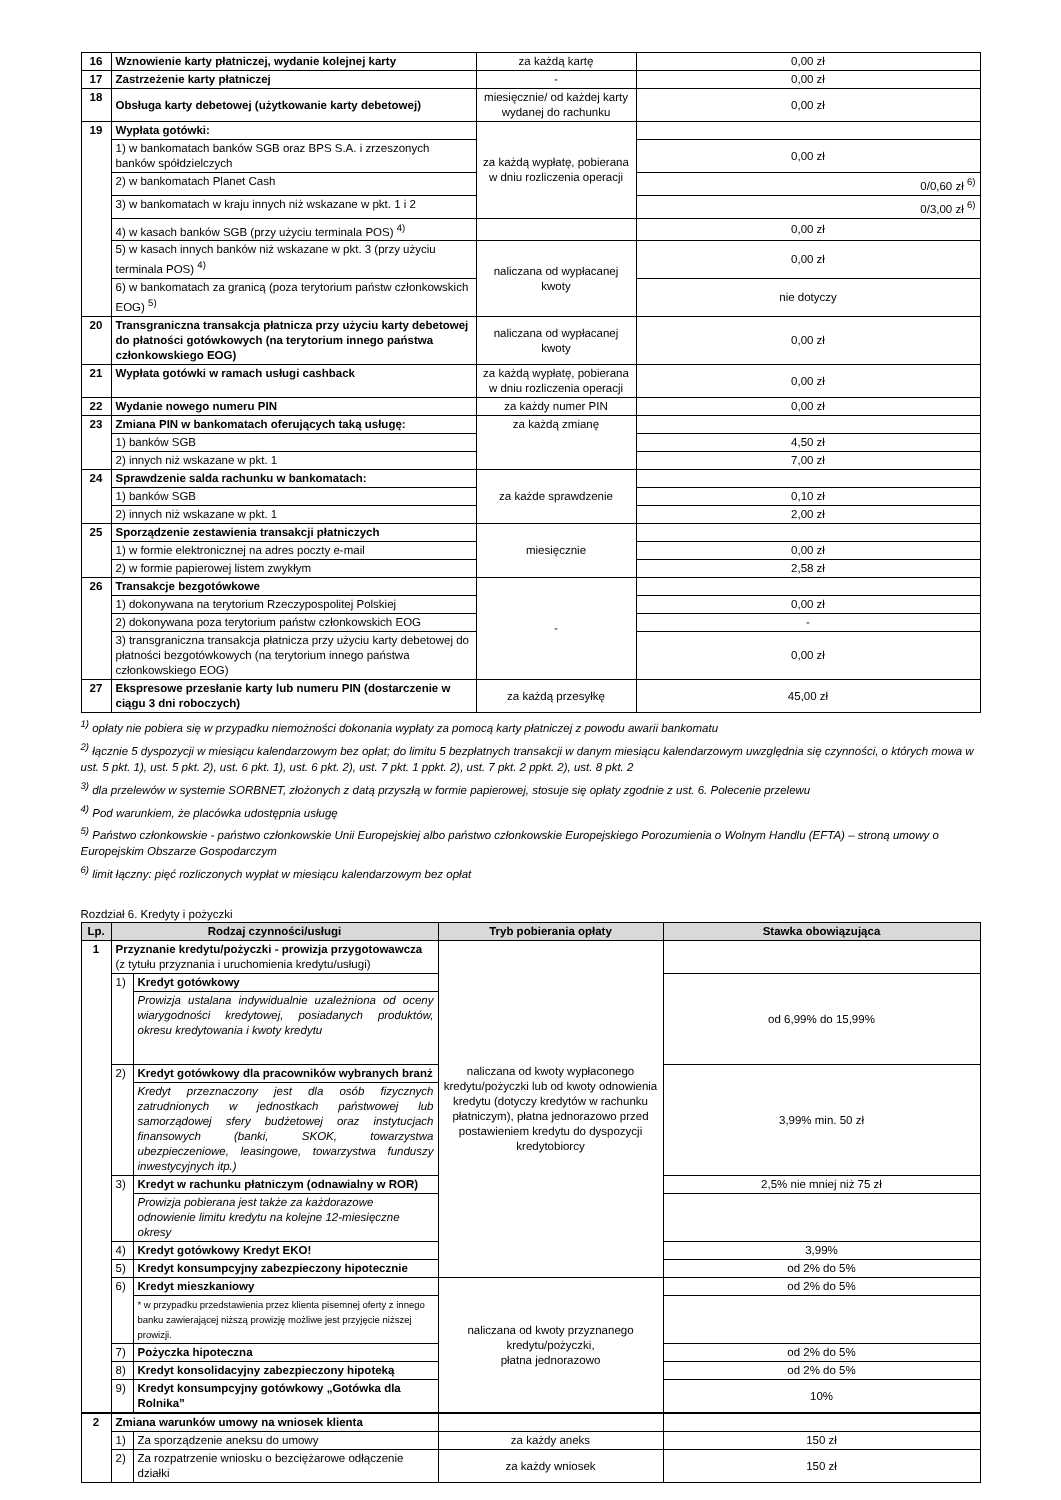| 16 | Wznowienie karty płatniczej, wydanie kolejnej karty | za każdą kartę | 0,00 zł |
| 17 | Zastrzeżenie karty płatniczej | - | 0,00 zł |
| 18 | Obsługa karty debetowej (użytkowanie karty debetowej) | miesięcznie/ od każdej karty wydanej do rachunku | 0,00 zł |
| 19 | Wypłata gotówki: | za każdą wypłatę, pobierana w dniu rozliczenia operacji | |
| | 1) w bankomatach banków SGB oraz BPS S.A. i zrzeszonych banków spółdzielczych | | 0,00 zł |
| | 2) w bankomatach Planet Cash | | 0/0,60 zł <sup>6)</sup> |
| | 3) w bankomatach w kraju innych niż wskazane w pkt. 1 i 2 | | 0/3,00 zł <sup>6)</sup> |
| | 4) w kasach banków SGB (przy użyciu terminala POS) <sup>4)</sup> | | 0,00 zł |
| | 5) w kasach innych banków niż wskazane w pkt. 3 (przy użyciu terminala POS) <sup>4)</sup> | naliczana od wypłacanej kwoty | 0,00 zł |
| | 6) w bankomatach za granicą (poza terytorium państw członkowskich EOG) <sup>5)</sup> | | nie dotyczy |
| 20 | Transgraniczna transakcja płatnicza przy użyciu karty debetowej do płatności gotówkowych (na terytorium innego państwa członkowskiego EOG) | naliczana od wypłacanej kwoty | 0,00 zł |
| 21 | Wypłata gotówki w ramach usługi cashback | za każdą wypłatę, pobierana w dniu rozliczenia operacji | 0,00 zł |
| 22 | Wydanie nowego numeru PIN | za każdy numer PIN | 0,00 zł |
| 23 | Zmiana PIN w bankomatach oferujących taką usługę: | za każdą zmianę | |
| | 1) banków SGB | | 4,50 zł |
| | 2) innych niż wskazane w pkt. 1 | | 7,00 zł |
| 24 | Sprawdzenie salda rachunku w bankomatach: | za każde sprawdzenie | |
| | 1) banków SGB | | 0,10 zł |
| | 2) innych niż wskazane w pkt. 1 | | 2,00 zł |
| 25 | Sporządzenie zestawienia transakcji płatniczych | miesięcznie | |
| | 1) w formie elektronicznej na adres poczty e-mail | | 0,00 zł |
| | 2) w formie papierowej listem zwykłym | | 2,58 zł |
| 26 | Transakcje bezgotówkowe | - | |
| | 1) dokonywana na terytorium Rzeczypospolitej Polskiej | | 0,00 zł |
| | 2) dokonywana poza terytorium państw członkowskich EOG | | - |
| | 3) transgraniczna transakcja płatnicza przy użyciu karty debetowej do płatności bezgotówkowych (na terytorium innego państwa członkowskiego EOG) | | 0,00 zł |
| 27 | Ekspresowe przesłanie karty lub numeru PIN (dostarczenie w ciągu 3 dni roboczych) | za każdą przesyłkę | 45,00 zł |
<sup>1)</sup> opłaty nie pobiera się w przypadku niemożności dokonania wypłaty za pomocą karty płatniczej z powodu awarii bankomatu
<sup>2)</sup> łącznie 5 dyspozycji w miesiącu kalendarzowym bez opłat; do limitu 5 bezpłatnych transakcji w danym miesiącu kalendarzowym uwzględnia się czynności, o których mowa w ust. 5 pkt. 1), ust. 5 pkt. 2), ust. 6 pkt. 1), ust. 6 pkt. 2), ust. 7 pkt. 1 ppkt. 2), ust. 7 pkt. 2 ppkt. 2), ust. 8 pkt. 2
<sup>3)</sup> dla przelewów w systemie SORBNET, złożonych z datą przyszłą w formie papierowej, stosuje się opłaty zgodnie z ust. 6. Polecenie przelewu
<sup>4)</sup> Pod warunkiem, że placówka udostępnia usługę
<sup>5)</sup> Państwo członkowskie - państwo członkowskie Unii Europejskiej albo państwo członkowskie Europejskiego Porozumienia o Wolnym Handlu (EFTA) – stroną umowy o Europejskim Obszarze Gospodarczym
<sup>6)</sup> limit łączny: pięć rozliczonych wypłat w miesiącu kalendarzowym bez opłat
Rozdział 6. Kredyty i pożyczki
| Lp. | Rodzaj czynności/usługi | | Tryb pobierania opłaty | Stawka obowiązująca |
| --- | --- | --- | --- | --- |
| 1 | Przyznanie kredytu/pożyczki - prowizja przygotowawcza (z tytułu przyznania i uruchomienia kredytu/usługi) | | naliczana od kwoty wypłaconego kredytu/pożyczki lub od kwoty odnowienia kredytu (dotyczy kredytów w rachunku płatniczym), płatna jednorazowo przed postawieniem kredytu do dyspozycji kredytobiorcy | |
| | 1) | Kredyt gotówkowy | | od 6,99% do 15,99% |
| | | Prowizja ustalana indywidualnie uzależniona od oceny wiarygodności kredytowej, posiadanych produktów, okresu kredytowania i kwoty kredytu | | |
| | 2) | Kredyt gotówkowy dla pracowników wybranych branż | | 3,99% min. 50 zł |
| | | Kredyt przeznaczony jest dla osób fizycznych zatrudnionych w jednostkach państwowej lub samorządowej sfery budżetowej oraz instytucjach finansowych (banki, SKOK, towarzystwa ubezpieczeniowe, leasingowe, towarzystwa funduszy inwestycyjnych itp.) | | |
| | 3) | Kredyt w rachunku płatniczym (odnawialny w ROR) | | 2,5% nie mniej niż 75 zł |
| | | Prowizja pobierana jest także za każdorazowe odnowienie limitu kredytu na kolejne 12-miesięczne okresy | | |
| | 4) | Kredyt gotówkowy Kredyt EKO! | | 3,99% |
| | 5) | Kredyt konsumpcyjny zabezpieczony hipotecznie | | od 2% do 5% |
| | 6) | Kredyt mieszkaniowy | naliczana od kwoty przyznanego kredytu/pożyczki, płatna jednorazowo | od 2% do 5% |
| | | * w przypadku przedstawienia przez klienta pisemnej oferty z innego banku zawierającej niższą prowizję możliwe jest przyjęcie niższej prowizji. | | |
| | 7) | Pożyczka hipoteczna | | od 2% do 5% |
| | 8) | Kredyt konsolidacyjny zabezpieczony hipoteką | | od 2% do 5% |
| | 9) | Kredyt konsumpcyjny gotówkowy „Gotówka dla Rolnika” | | 10% |
| 2 | Zmiana warunków umowy na wniosek klienta | | | |
| | 1) | Za sporządzenie aneksu do umowy | za każdy aneks | 150 zł |
| | 2) | Za rozpatrzenie wniosku o bezciężarowe odłączenie działki | za każdy wniosek | 150 zł |